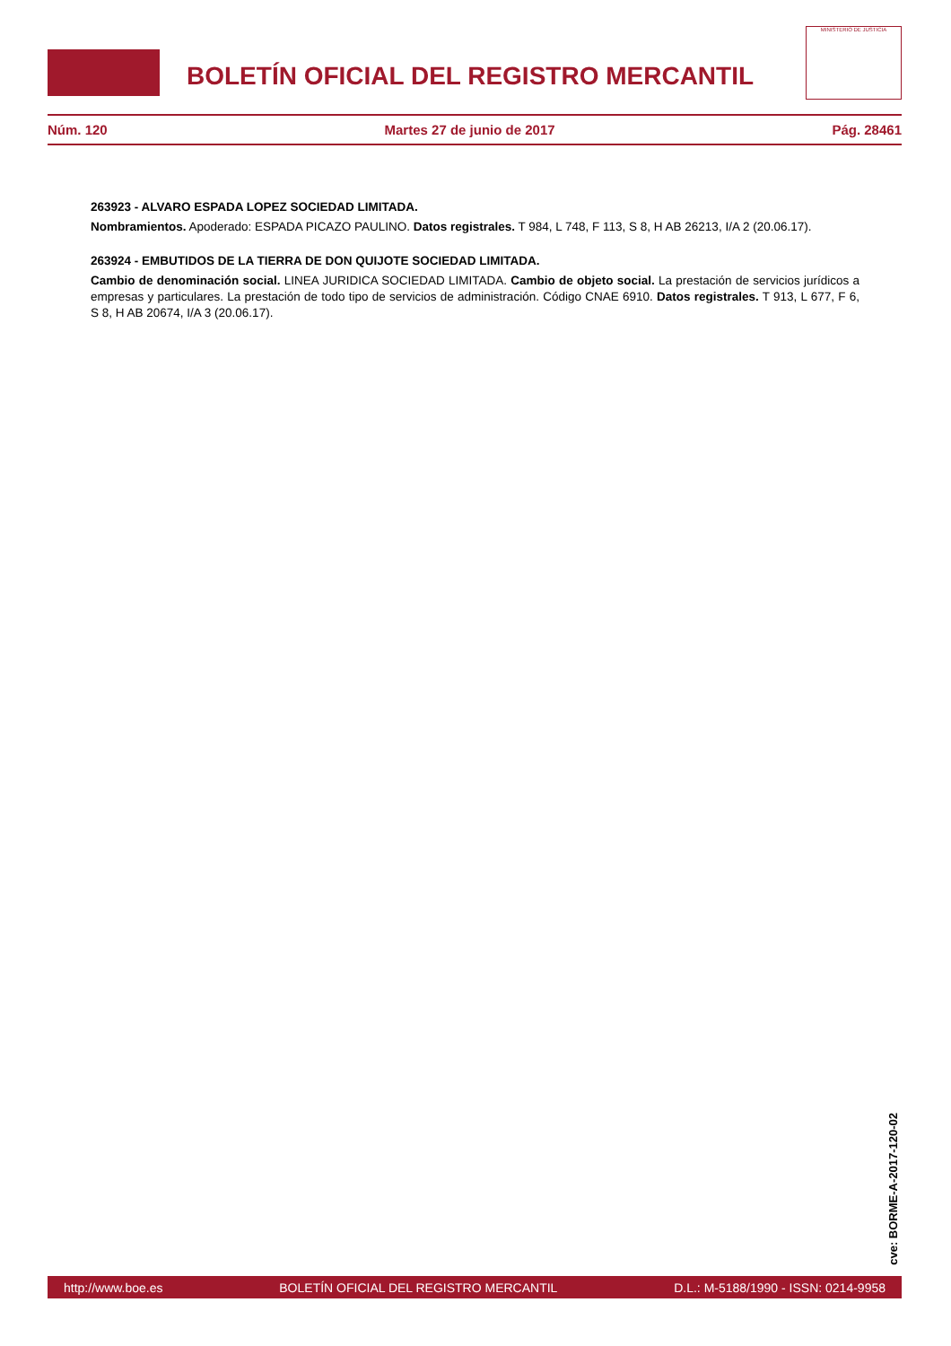BOLETÍN OFICIAL DEL REGISTRO MERCANTIL
MINISTERIO DE JUSTICIA
Núm. 120 Martes 27 de junio de 2017 Pág. 28461
263923 - ALVARO ESPADA LOPEZ SOCIEDAD LIMITADA.
Nombramientos. Apoderado: ESPADA PICAZO PAULINO. Datos registrales. T 984, L 748, F 113, S 8, H AB 26213, I/A 2 (20.06.17).
263924 - EMBUTIDOS DE LA TIERRA DE DON QUIJOTE SOCIEDAD LIMITADA.
Cambio de denominación social. LINEA JURIDICA SOCIEDAD LIMITADA. Cambio de objeto social. La prestación de servicios jurídicos a empresas y particulares. La prestación de todo tipo de servicios de administración. Código CNAE 6910. Datos registrales. T 913, L 677, F 6, S 8, H AB 20674, I/A 3 (20.06.17).
cve: BORME-A-2017-120-02
http://www.boe.es BOLETÍN OFICIAL DEL REGISTRO MERCANTIL D.L.: M-5188/1990 - ISSN: 0214-9958